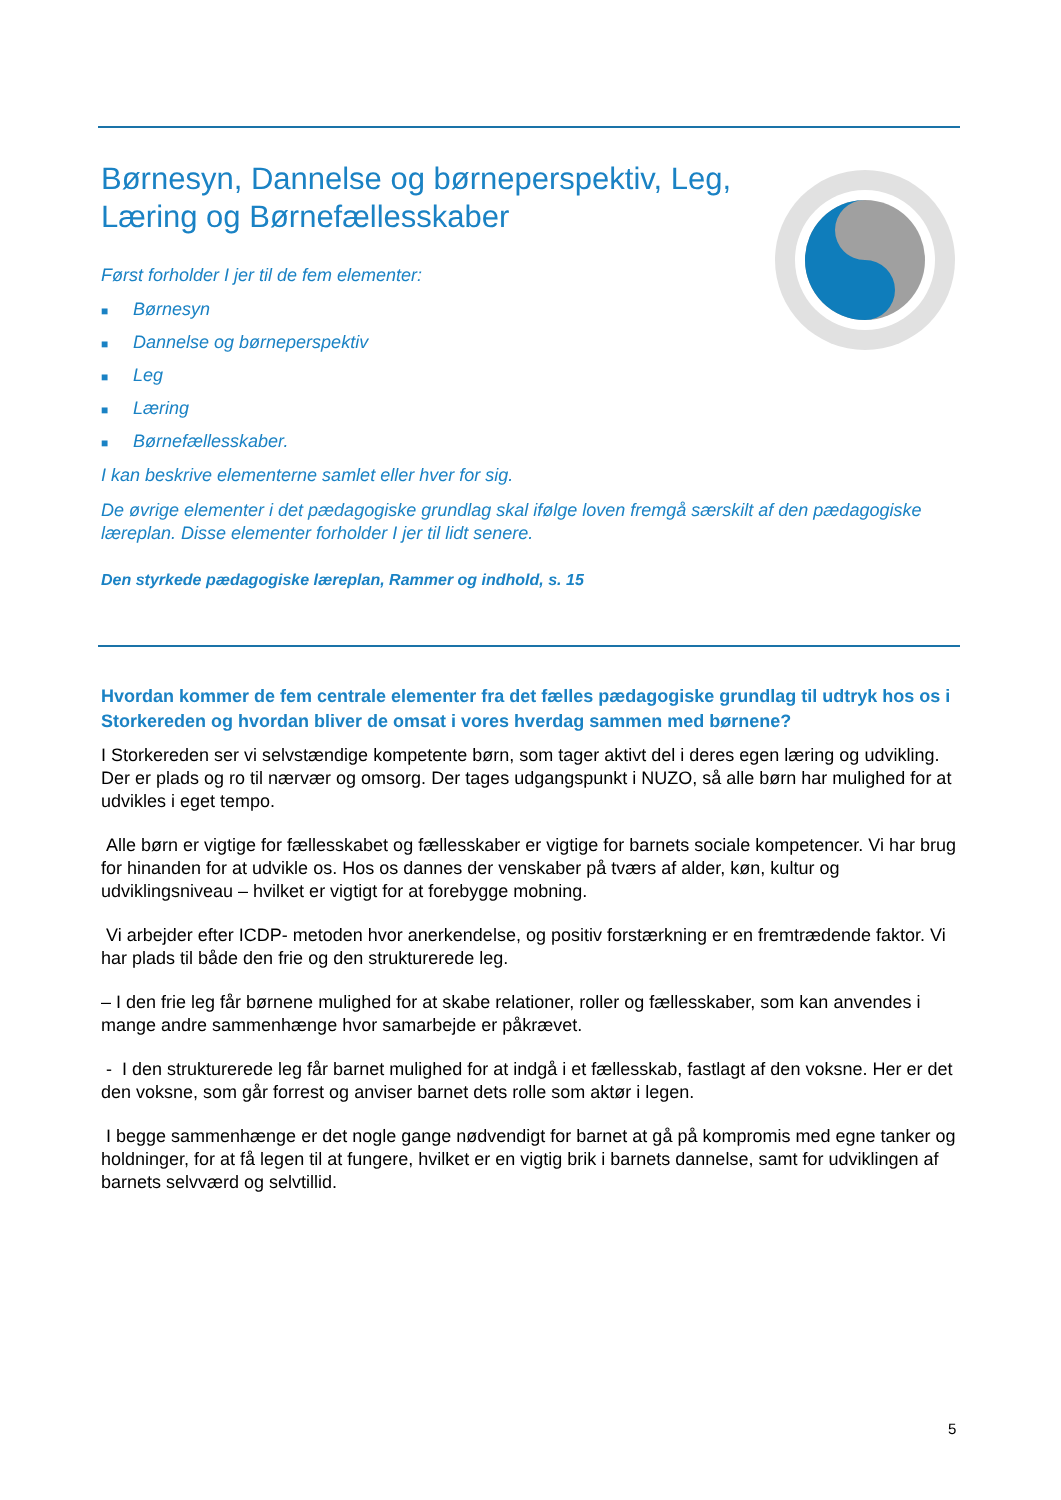Børnesyn, Dannelse og børneperspektiv, Leg, Læring og Børnefællesskaber
Først forholder I jer til de fem elementer:
■ Børnesyn
■ Dannelse og børneperspektiv
■ Leg
■ Læring
■ Børnefællesskaber.
I kan beskrive elementerne samlet eller hver for sig.
De øvrige elementer i det pædagogiske grundlag skal ifølge loven fremgå særskilt af den pædagogiske læreplan. Disse elementer forholder I jer til lidt senere.
Den styrkede pædagogiske læreplan, Rammer og indhold, s. 15
Hvordan kommer de fem centrale elementer fra det fælles pædagogiske grundlag til udtryk hos os i Storkereden og hvordan bliver de omsat i vores hverdag sammen med børnene?
I Storkereden ser vi selvstændige kompetente børn, som tager aktivt del i deres egen læring og udvikling. Der er plads og ro til nærvær og omsorg. Der tages udgangspunkt i NUZO, så alle børn har mulighed for at udvikles i eget tempo.
Alle børn er vigtige for fællesskabet og fællesskaber er vigtige for barnets sociale kompetencer. Vi har brug for hinanden for at udvikle os. Hos os dannes der venskaber på tværs af alder, køn, kultur og udviklingsniveau – hvilket er vigtigt for at forebygge mobning.
Vi arbejder efter ICDP- metoden hvor anerkendelse, og positiv forstærkning er en fremtrædende faktor. Vi har plads til både den frie og den strukturerede leg.
– I den frie leg får børnene mulighed for at skabe relationer, roller og fællesskaber, som kan anvendes i mange andre sammenhænge hvor samarbejde er påkrævet.
- I den strukturerede leg får barnet mulighed for at indgå i et fællesskab, fastlagt af den voksne. Her er det den voksne, som går forrest og anviser barnet dets rolle som aktør i legen.
I begge sammenhænge er det nogle gange nødvendigt for barnet at gå på kompromis med egne tanker og holdninger, for at få legen til at fungere, hvilket er en vigtig brik i barnets dannelse, samt for udviklingen af barnets selvværd og selvtillid.
5